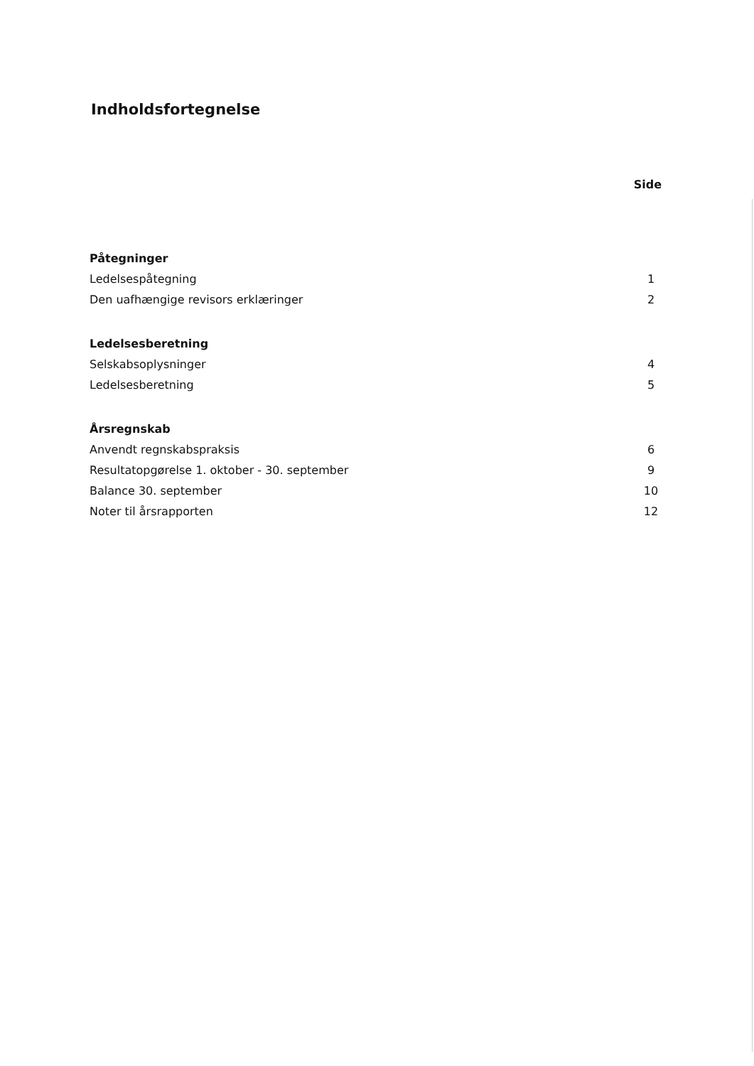Indholdsfortegnelse
Side
Påtegninger
Ledelsespåtegning 1
Den uafhængige revisors erklæringer 2
Ledelsesberetning
Selskabsoplysninger 4
Ledelsesberetning 5
Årsregnskab
Anvendt regnskabspraksis 6
Resultatopgørelse 1. oktober - 30. september 9
Balance 30. september 10
Noter til årsrapporten 12